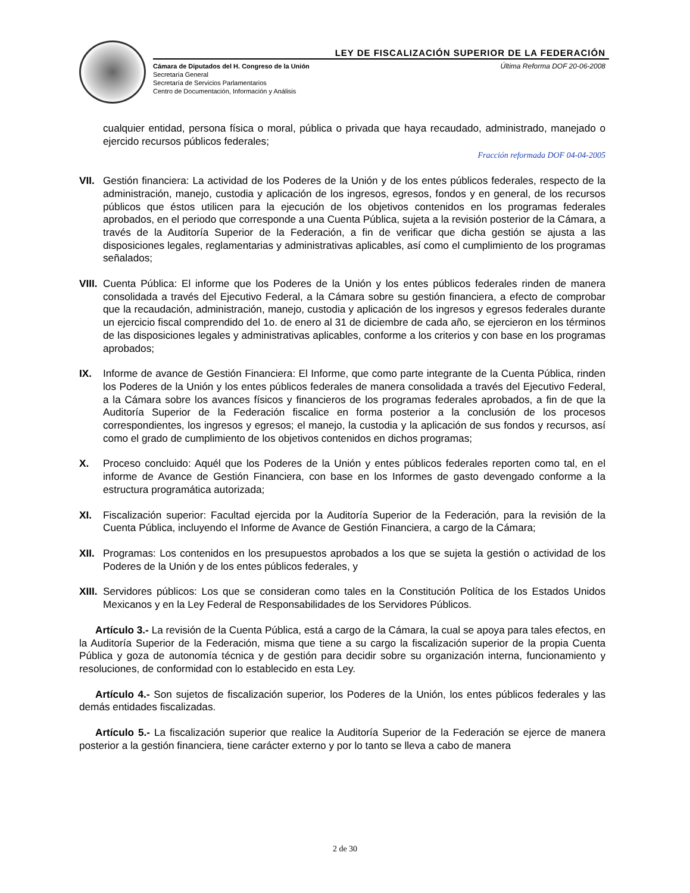LEY DE FISCALIZACIÓN SUPERIOR DE LA FEDERACIÓN
Cámara de Diputados del H. Congreso de la Unión
Secretaría General
Secretaría de Servicios Parlamentarios
Centro de Documentación, Información y Análisis
Última Reforma DOF 20-06-2008
cualquier entidad, persona física o moral, pública o privada que haya recaudado, administrado, manejado o ejercido recursos públicos federales;
Fracción reformada DOF 04-04-2005
VII.
Gestión financiera: La actividad de los Poderes de la Unión y de los entes públicos federales, respecto de la administración, manejo, custodia y aplicación de los ingresos, egresos, fondos y en general, de los recursos públicos que éstos utilicen para la ejecución de los objetivos contenidos en los programas federales aprobados, en el periodo que corresponde a una Cuenta Pública, sujeta a la revisión posterior de la Cámara, a través de la Auditoría Superior de la Federación, a fin de verificar que dicha gestión se ajusta a las disposiciones legales, reglamentarias y administrativas aplicables, así como el cumplimiento de los programas señalados;
VIII.
Cuenta Pública: El informe que los Poderes de la Unión y los entes públicos federales rinden de manera consolidada a través del Ejecutivo Federal, a la Cámara sobre su gestión financiera, a efecto de comprobar que la recaudación, administración, manejo, custodia y aplicación de los ingresos y egresos federales durante un ejercicio fiscal comprendido del 1o. de enero al 31 de diciembre de cada año, se ejercieron en los términos de las disposiciones legales y administrativas aplicables, conforme a los criterios y con base en los programas aprobados;
IX. Informe de avance de Gestión Financiera: El Informe, que como parte integrante de la Cuenta Pública, rinden los Poderes de la Unión y los entes públicos federales de manera consolidada a través del Ejecutivo Federal, a la Cámara sobre los avances físicos y financieros de los programas federales aprobados, a fin de que la Auditoría Superior de la Federación fiscalice en forma posterior a la conclusión de los procesos correspondientes, los ingresos y egresos; el manejo, la custodia y la aplicación de sus fondos y recursos, así como el grado de cumplimiento de los objetivos contenidos en dichos programas;
X. Proceso concluido: Aquél que los Poderes de la Unión y entes públicos federales reporten como tal, en el informe de Avance de Gestión Financiera, con base en los Informes de gasto devengado conforme a la estructura programática autorizada;
XI. Fiscalización superior: Facultad ejercida por la Auditoría Superior de la Federación, para la revisión de la Cuenta Pública, incluyendo el Informe de Avance de Gestión Financiera, a cargo de la Cámara;
XII.
Programas: Los contenidos en los presupuestos aprobados a los que se sujeta la gestión o actividad de los Poderes de la Unión y de los entes públicos federales, y
XIII.
Servidores públicos: Los que se consideran como tales en la Constitución Política de los Estados Unidos Mexicanos y en la Ley Federal de Responsabilidades de los Servidores Públicos.
Artículo 3.- La revisión de la Cuenta Pública, está a cargo de la Cámara, la cual se apoya para tales efectos, en la Auditoría Superior de la Federación, misma que tiene a su cargo la fiscalización superior de la propia Cuenta Pública y goza de autonomía técnica y de gestión para decidir sobre su organización interna, funcionamiento y resoluciones, de conformidad con lo establecido en esta Ley.
Artículo 4.- Son sujetos de fiscalización superior, los Poderes de la Unión, los entes públicos federales y las demás entidades fiscalizadas.
Artículo 5.- La fiscalización superior que realice la Auditoría Superior de la Federación se ejerce de manera posterior a la gestión financiera, tiene carácter externo y por lo tanto se lleva a cabo de manera
2 de 30